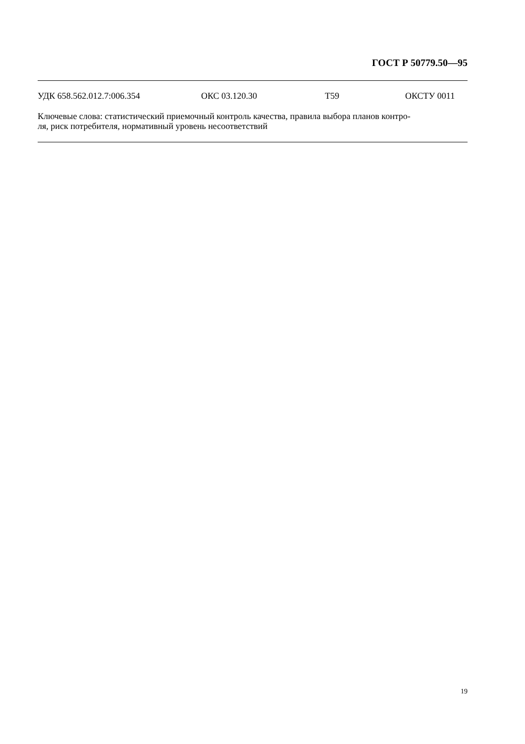ГОСТ Р 50779.50—95
УДК 658.562.012.7:006.354 ОКС 03.120.30 Т59 ОКСТУ 0011
Ключевые слова: статистический приемочный контроль качества, правила выбора планов контро-
ля, риск потребителя, нормативный уровень несоответствий
19